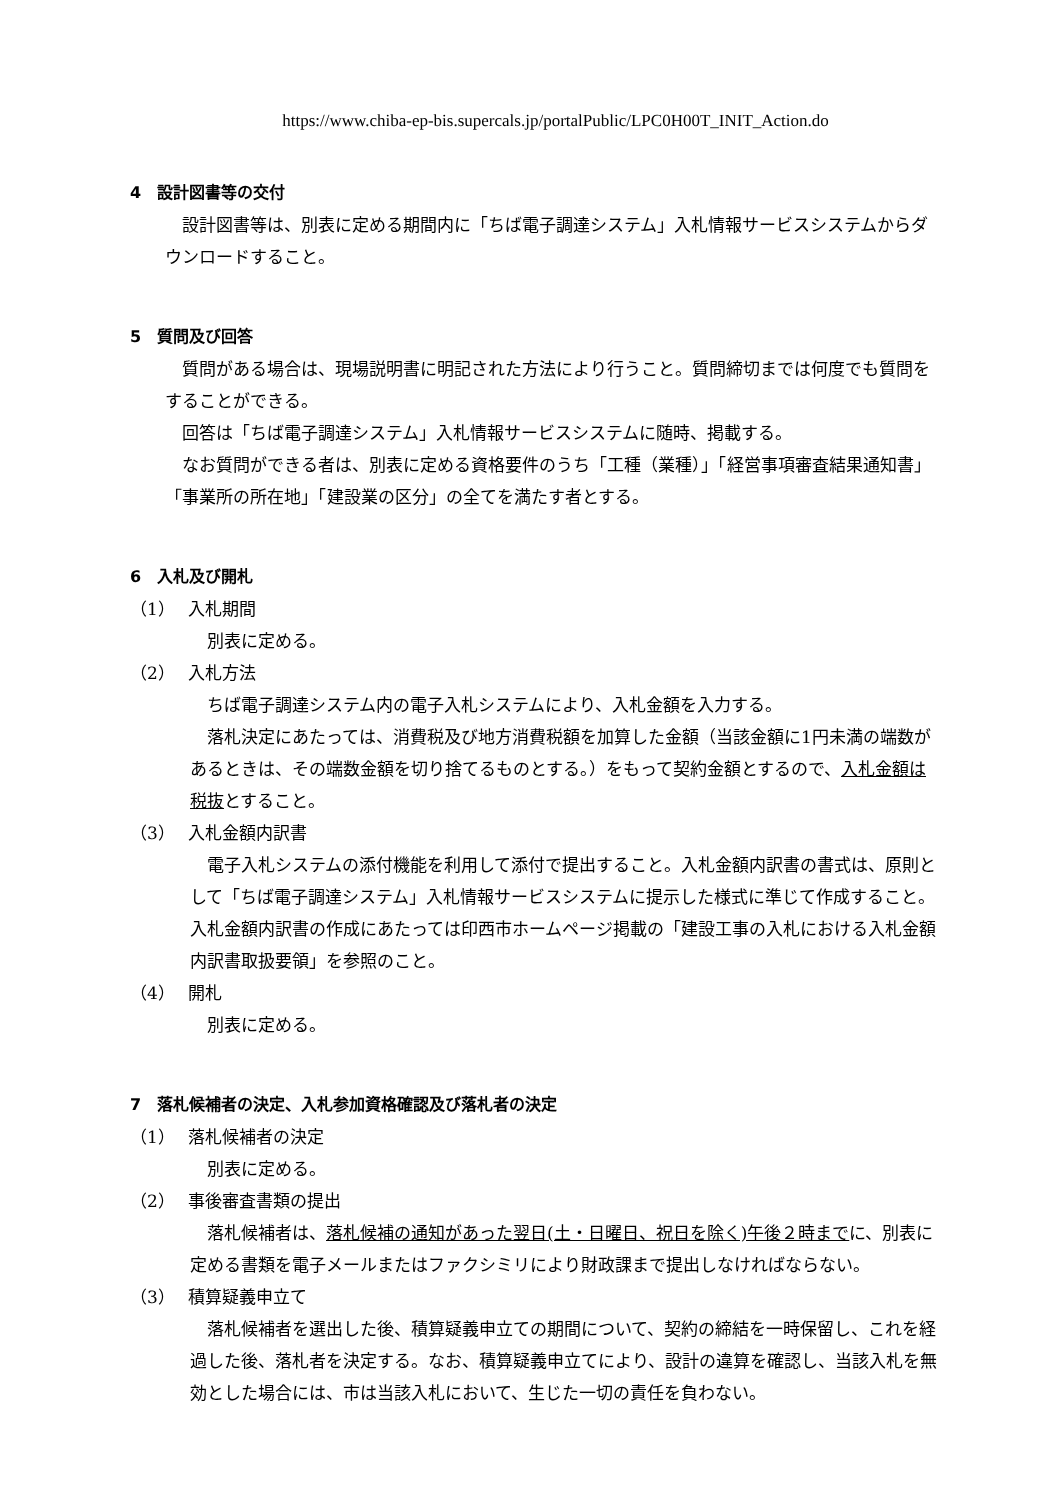https://www.chiba-ep-bis.supercals.jp/portalPublic/LPC0H00T_INIT_Action.do
4　設計図書等の交付
設計図書等は、別表に定める期間内に「ちば電子調達システム」入札情報サービスシステムからダウンロードすること。
5　質問及び回答
質問がある場合は、現場説明書に明記された方法により行うこと。質問締切までは何度でも質問をすることができる。
回答は「ちば電子調達システム」入札情報サービスシステムに随時、掲載する。
なお質問ができる者は、別表に定める資格要件のうち「工種（業種）」「経営事項審査結果通知書」「事業所の所在地」「建設業の区分」の全てを満たす者とする。
6　入札及び開札
（1） 入札期間
別表に定める。
（2） 入札方法
ちば電子調達システム内の電子入札システムにより、入札金額を入力する。
落札決定にあたっては、消費税及び地方消費税額を加算した金額（当該金額に1円未満の端数があるときは、その端数金額を切り捨てるものとする。）をもって契約金額とするので、入札金額は税抜とすること。
（3） 入札金額内訳書
電子入札システムの添付機能を利用して添付で提出すること。入札金額内訳書の書式は、原則として「ちば電子調達システム」入札情報サービスシステムに提示した様式に準じて作成すること。入札金額内訳書の作成にあたっては印西市ホームページ掲載の「建設工事の入札における入札金額内訳書取扱要領」を参照のこと。
（4） 開札
別表に定める。
7　落札候補者の決定、入札参加資格確認及び落札者の決定
（1） 落札候補者の決定
別表に定める。
（2） 事後審査書類の提出
落札候補者は、落札候補の通知があった翌日(土・日曜日、祝日を除く)午後２時までに、別表に定める書類を電子メールまたはファクシミリにより財政課まで提出しなければならない。
（3） 積算疑義申立て
落札候補者を選出した後、積算疑義申立ての期間について、契約の締結を一時保留し、これを経過した後、落札者を決定する。なお、積算疑義申立てにより、設計の違算を確認し、当該入札を無効とした場合には、市は当該入札において、生じた一切の責任を負わない。